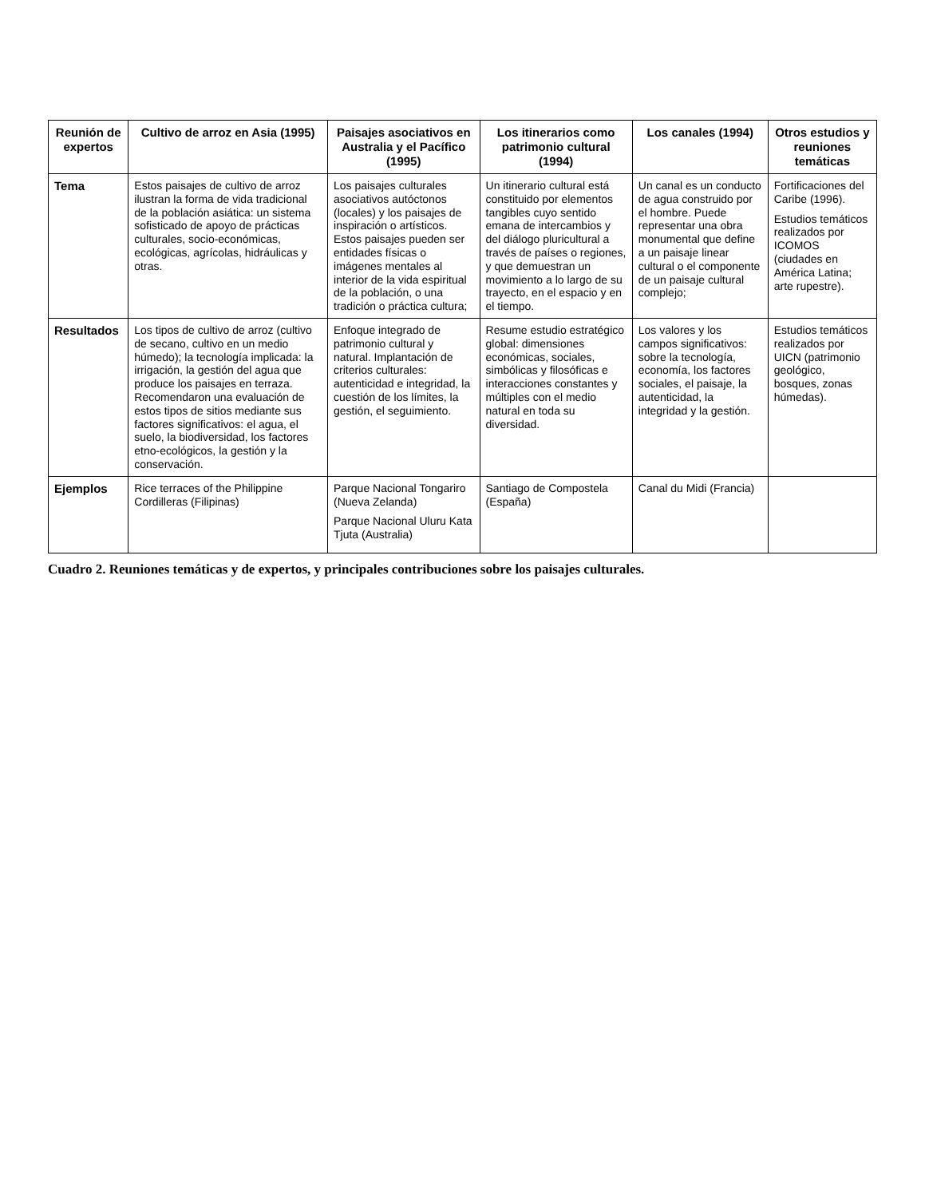| Reunión de expertos | Cultivo de arroz en Asia (1995) | Paisajes asociativos en Australia y el Pacífico (1995) | Los itinerarios como patrimonio cultural (1994) | Los canales (1994) | Otros estudios y reuniones temáticas |
| --- | --- | --- | --- | --- | --- |
| Tema | Estos paisajes de cultivo de arroz ilustran la forma de vida tradicional de la población asiática: un sistema sofisticado de apoyo de prácticas culturales, socio-económicas, ecológicas, agrícolas, hidráulicas y otras. | Los paisajes culturales asociativos autóctonos (locales) y los paisajes de inspiración o artísticos. Estos paisajes pueden ser entidades físicas o imágenes mentales al interior de la vida espiritual de la población, o una tradición o práctica cultura; | Un itinerario cultural está constituido por elementos tangibles cuyo sentido emana de intercambios y del diálogo pluricultural a través de países o regiones, y que demuestran un movimiento a lo largo de su trayecto, en el espacio y en el tiempo. | Un canal es un conducto de agua construido por el hombre. Puede representar una obra monumental que define a un paisaje linear cultural o el componente de un paisaje cultural complejo; | Fortificaciones del Caribe (1996). Estudios temáticos realizados por ICOMOS (ciudades en América Latina; arte rupestre). |
| Resultados | Los tipos de cultivo de arroz (cultivo de secano, cultivo en un medio húmedo); la tecnología implicada: la irrigación, la gestión del agua que produce los paisajes en terraza. Recomendaron una evaluación de estos tipos de sitios mediante sus factores significativos: el agua, el suelo, la biodiversidad, los factores etno-ecológicos, la gestión y la conservación. | Enfoque integrado de patrimonio cultural y natural. Implantación de criterios culturales: autenticidad e integridad, la cuestión de los límites, la gestión, el seguimiento. | Resume estudio estratégico global: dimensiones económicas, sociales, simbólicas y filosóficas e interacciones constantes y múltiples con el medio natural en toda su diversidad. | Los valores y los campos significativos: sobre la tecnología, economía, los factores sociales, el paisaje, la autenticidad, la integridad y la gestión. | Estudios temáticos realizados por UICN (patrimonio geológico, bosques, zonas húmedas). |
| Ejemplos | Rice terraces of the Philippine Cordilleras (Filipinas) | Parque Nacional Tongariro (Nueva Zelanda) Parque Nacional Uluru Kata Tjuta (Australia) | Santiago de Compostela (España) | Canal du Midi (Francia) | |
Cuadro 2. Reuniones temáticas y de expertos, y principales contribuciones sobre los paisajes culturales.